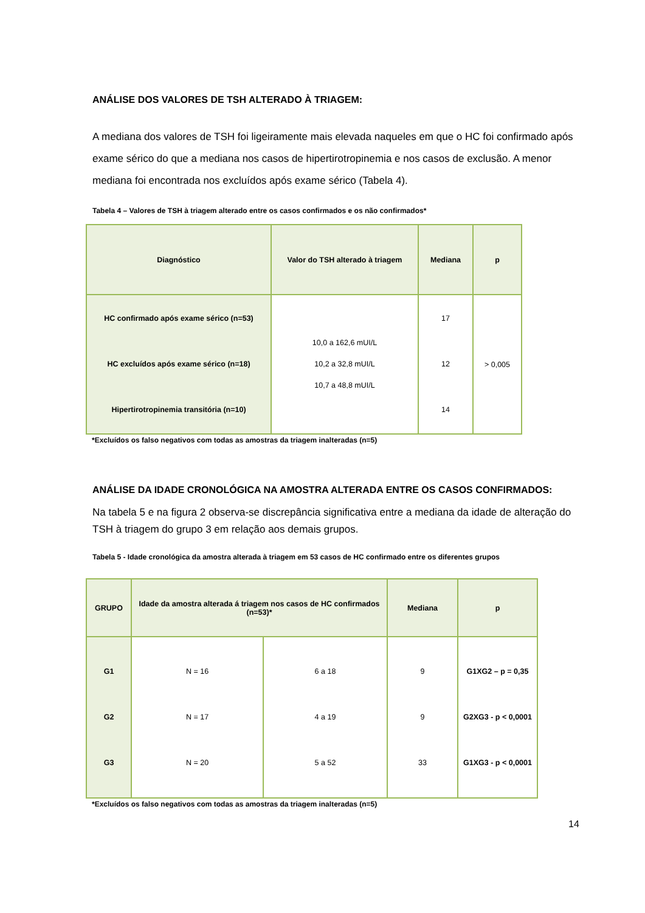ANÁLISE DOS VALORES DE TSH ALTERADO À TRIAGEM:
A mediana dos valores de TSH foi ligeiramente mais elevada naqueles em que o HC foi confirmado após exame sérico do que a mediana nos casos de hipertirotropinemia e nos casos de exclusão. A menor mediana foi encontrada nos excluídos após exame sérico (Tabela 4).
Tabela 4 – Valores de TSH à triagem alterado entre os casos confirmados e os não confirmados*
| Diagnóstico | Valor do TSH alterado à triagem | Mediana | p |
| --- | --- | --- | --- |
| HC confirmado após exame sérico (n=53) HC excluídos após exame sérico (n=18) Hipertirotropinemia transitória (n=10) | 10,0 a 162,6 mUI/L 10,2 a 32,8 mUI/L 10,7 a 48,8 mUI/L | 17 12 14 | > 0,005 |
*Excluídos os falso negativos com todas as amostras da triagem inalteradas (n=5)
ANÁLISE DA IDADE CRONOLÓGICA NA AMOSTRA ALTERADA ENTRE OS CASOS CONFIRMADOS:
Na tabela 5 e na figura 2 observa-se discrepância significativa entre a mediana da idade de alteração do TSH à triagem do grupo 3 em relação aos demais grupos.
Tabela 5 - Idade cronológica da amostra alterada à triagem em 53 casos de HC confirmado entre os diferentes grupos
| GRUPO | Idade da amostra alterada á triagem nos casos de HC confirmados (n=53)* | | Mediana | p |
| --- | --- | --- | --- | --- |
| G1 G2 G3 | N = 16 N = 17 N = 20 | 6 a 18 4 a 19 5 a 52 | 9 9 33 | G1XG2 – p = 0,35 G2XG3 - p < 0,0001 G1XG3 - p < 0,0001 |
*Excluídos os falso negativos com todas as amostras da triagem inalteradas (n=5)
14